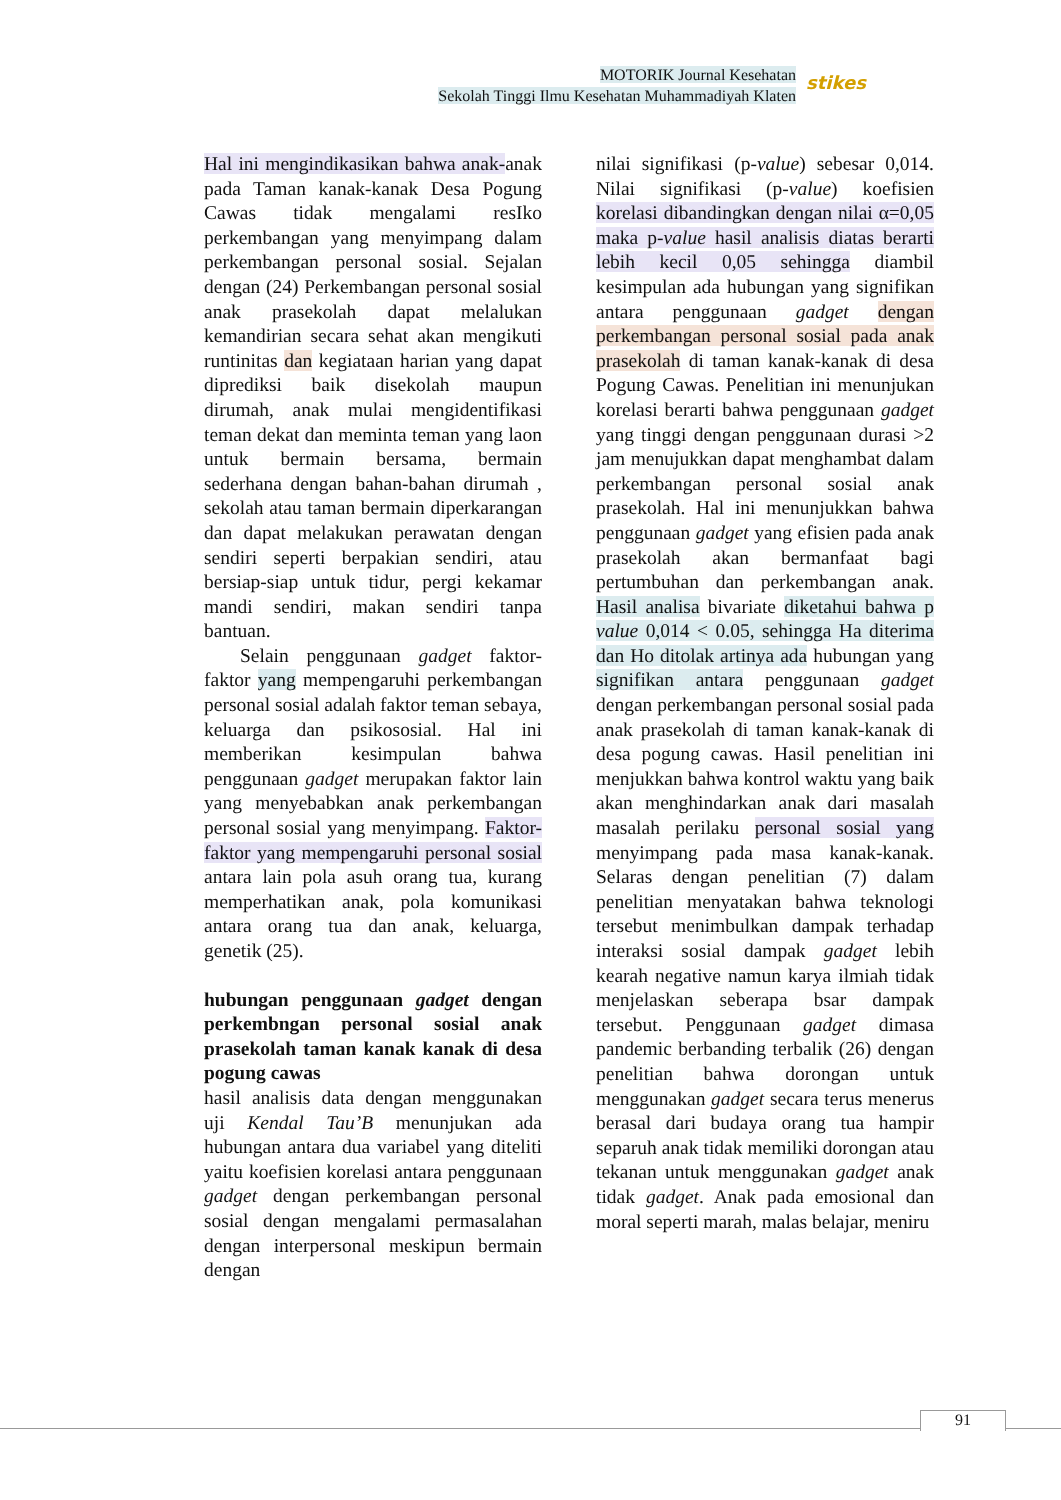MOTORIK Journal Kesehatan
Sekolah Tinggi Ilmu Kesehatan Muhammadiyah Klaten
stikes
Hal ini mengindikasikan bahwa anak-anak pada Taman kanak-kanak Desa Pogung Cawas tidak mengalami resIko perkembangan yang menyimpang dalam perkembangan personal sosial. Sejalan dengan (24) Perkembangan personal sosial anak prasekolah dapat melalukan kemandirian secara sehat akan mengikuti runtinitas dan kegiataan harian yang dapat diprediksi baik disekolah maupun dirumah, anak mulai mengidentifikasi teman dekat dan meminta teman yang laon untuk bermain bersama, bermain sederhana dengan bahan-bahan dirumah , sekolah atau taman bermain diperkarangan dan dapat melakukan perawatan dengan sendiri seperti berpakian sendiri, atau bersiap-siap untuk tidur, pergi kekamar mandi sendiri, makan sendiri tanpa bantuan.
Selain penggunaan gadget faktor-faktor yang mempengaruhi perkembangan personal sosial adalah faktor teman sebaya, keluarga dan psikososial. Hal ini memberikan kesimpulan bahwa penggunaan gadget merupakan faktor lain yang menyebabkan anak perkembangan personal sosial yang menyimpang. Faktor-faktor yang mempengaruhi personal sosial antara lain pola asuh orang tua, kurang memperhatikan anak, pola komunikasi antara orang tua dan anak, keluarga, genetik (25).
hubungan penggunaan gadget dengan perkembngan personal sosial anak prasekolah taman kanak kanak di desa pogung cawas
hasil analisis data dengan menggunakan uji Kendal Tau’B menunjukan ada hubungan antara dua variabel yang diteliti yaitu koefisien korelasi antara penggunaan gadget dengan perkembangan personal sosial dengan mengalami permasalahan dengan interpersonal meskipun bermain dengan
nilai signifikasi (p-value) sebesar 0,014. Nilai signifikasi (p-value) koefisien korelasi dibandingkan dengan nilai α=0,05 maka p-value hasil analisis diatas berarti lebih kecil 0,05 sehingga diambil kesimpulan ada hubungan yang signifikan antara penggunaan gadget dengan perkembangan personal sosial pada anak prasekolah di taman kanak-kanak di desa Pogung Cawas. Penelitian ini menunjukan korelasi berarti bahwa penggunaan gadget yang tinggi dengan penggunaan durasi >2 jam menujukkan dapat menghambat dalam perkembangan personal sosial anak prasekolah. Hal ini menunjukkan bahwa penggunaan gadget yang efisien pada anak prasekolah akan bermanfaat bagi pertumbuhan dan perkembangan anak. Hasil analisa bivariate diketahui bahwa p value 0,014 < 0.05, sehingga Ha diterima dan Ho ditolak artinya ada hubungan yang signifikan antara penggunaan gadget dengan perkembangan personal sosial pada anak prasekolah di taman kanak-kanak di desa pogung cawas. Hasil penelitian ini menjukkan bahwa kontrol waktu yang baik akan menghindarkan anak dari masalah masalah perilaku personal sosial yang menyimpang pada masa kanak-kanak. Selaras dengan penelitian (7) dalam penelitian menyatakan bahwa teknologi tersebut menimbulkan dampak terhadap interaksi sosial dampak gadget lebih kearah negative namun karya ilmiah tidak menjelaskan seberapa bsar dampak tersebut. Penggunaan gadget dimasa pandemic berbanding terbalik (26) dengan penelitian bahwa dorongan untuk menggunakan gadget secara terus menerus berasal dari budaya orang tua hampir separuh anak tidak memiliki dorongan atau tekanan untuk menggunakan gadget anak tidak gadget. Anak pada emosional dan moral seperti marah, malas belajar, meniru
91